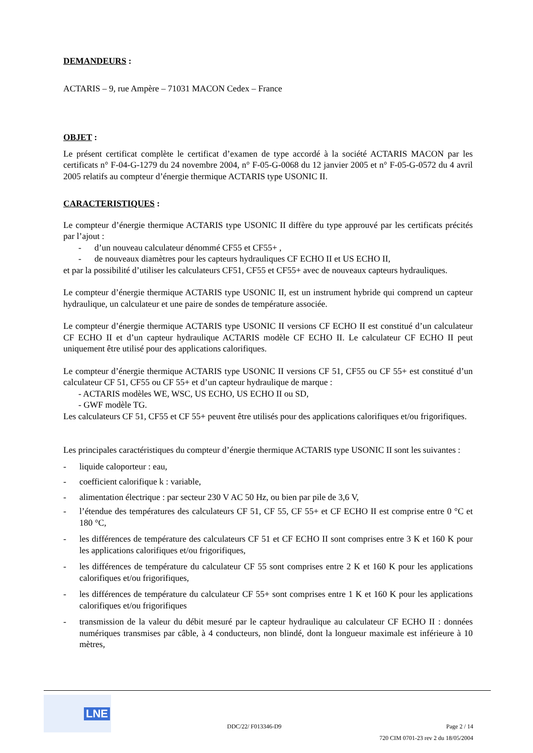DEMANDEURS :
ACTARIS – 9, rue Ampère – 71031 MACON Cedex – France
OBJET :
Le présent certificat complète le certificat d’examen de type accordé à la société ACTARIS MACON par les certificats n° F-04-G-1279 du 24 novembre 2004, n° F-05-G-0068 du 12 janvier 2005 et n° F-05-G-0572 du 4 avril 2005 relatifs au compteur d’énergie thermique ACTARIS type USONIC II.
CARACTERISTIQUES :
Le compteur d’énergie thermique ACTARIS type USONIC II diffère du type approuvé par les certificats précités par l’ajout :
- d’un nouveau calculateur dénommé CF55 et CF55+ ,
- de nouveaux diamètres pour les capteurs hydrauliques CF ECHO II et US ECHO II,
et par la possibilité d’utiliser les calculateurs CF51, CF55 et CF55+ avec de nouveaux capteurs hydrauliques.
Le compteur d’énergie thermique ACTARIS type USONIC II, est un instrument hybride qui comprend un capteur hydraulique, un calculateur et une paire de sondes de température associée.
Le compteur d’énergie thermique ACTARIS type USONIC II versions CF ECHO II est constitué d’un calculateur CF ECHO II et d’un capteur hydraulique ACTARIS modèle CF ECHO II. Le calculateur CF ECHO II peut uniquement être utilisé pour des applications calorifiques.
Le compteur d’énergie thermique ACTARIS type USONIC II versions CF 51, CF55 ou CF 55+ est constitué d’un calculateur CF 51, CF55 ou CF 55+ et d’un capteur hydraulique de marque :
- ACTARIS modèles WE, WSC, US ECHO, US ECHO II ou SD,
- GWF modèle TG.
Les calculateurs CF 51, CF55 et CF 55+ peuvent être utilisés pour des applications calorifiques et/ou frigorifiques.
Les principales caractéristiques du compteur d’énergie thermique ACTARIS type USONIC II sont les suivantes :
- liquide caloporteur : eau,
- coefficient calorifique k : variable,
- alimentation électrique : par secteur 230 V AC 50 Hz, ou bien par pile de 3,6 V,
- l’étendue des températures des calculateurs CF 51, CF 55, CF 55+ et CF ECHO II est comprise entre 0 °C et 180 °C,
- les différences de température des calculateurs CF 51 et CF ECHO II sont comprises entre 3 K et 160 K pour les applications calorifiques et/ou frigorifiques,
- les différences de température du calculateur CF 55 sont comprises entre 2 K et 160 K pour les applications calorifiques et/ou frigorifiques,
- les différences de température du calculateur CF 55+ sont comprises entre 1 K et 160 K pour les applications calorifiques et/ou frigorifiques
- transmission de la valeur du débit mesuré par le capteur hydraulique au calculateur CF ECHO II : données numériques transmises par câble, à 4 conducteurs, non blindé, dont la longueur maximale est inférieure à 10 mètres,
LNE
DDC/22/ F013346-D9
Page 2 / 14
720 CIM 0701-23 rev 2 du 18/05/2004